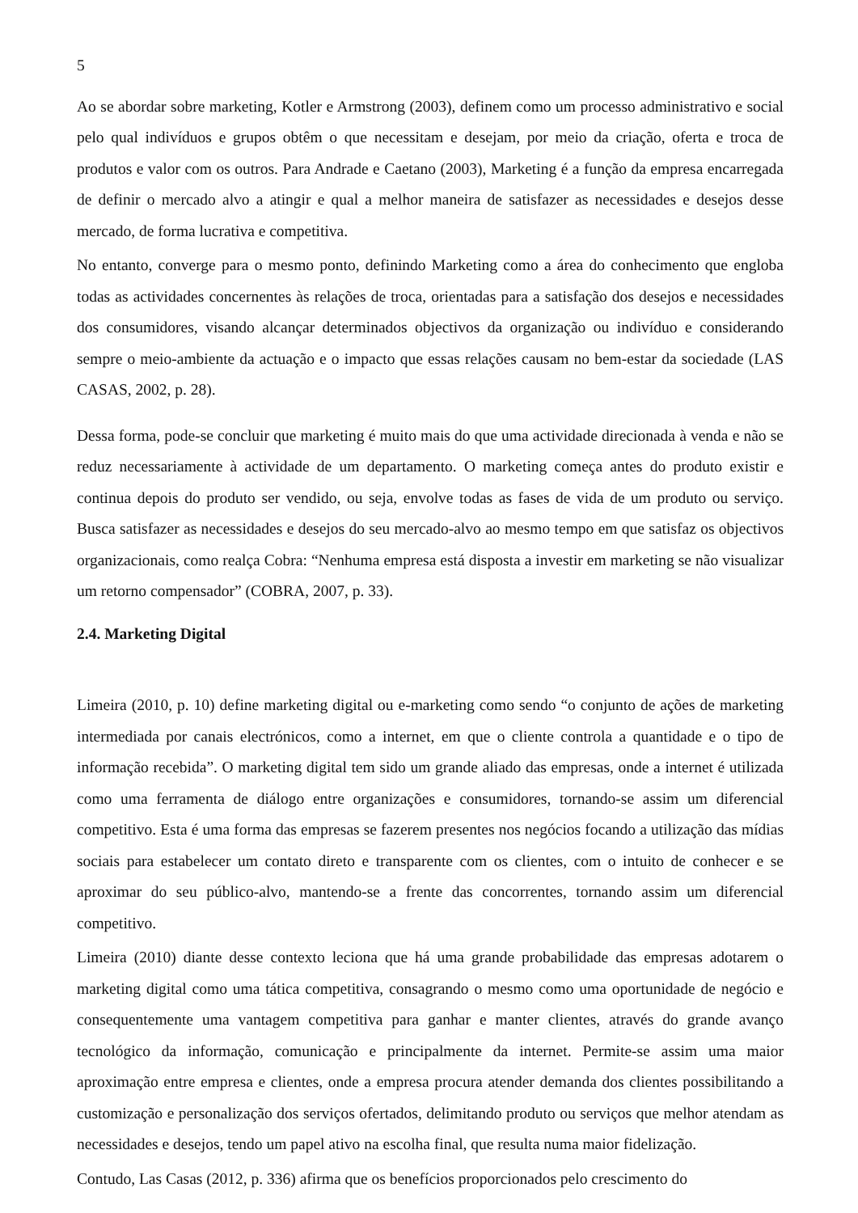5
Ao se abordar sobre marketing, Kotler e Armstrong (2003), definem como um processo administrativo e social pelo qual indivíduos e grupos obtêm o que necessitam e desejam, por meio da criação, oferta e troca de produtos e valor com os outros. Para Andrade e Caetano (2003), Marketing é a função da empresa encarregada de definir o mercado alvo a atingir e qual a melhor maneira de satisfazer as necessidades e desejos desse mercado, de forma lucrativa e competitiva.
No entanto, converge para o mesmo ponto, definindo Marketing como a área do conhecimento que engloba todas as actividades concernentes às relações de troca, orientadas para a satisfação dos desejos e necessidades dos consumidores, visando alcançar determinados objectivos da organização ou indivíduo e considerando sempre o meio-ambiente da actuação e o impacto que essas relações causam no bem-estar da sociedade (LAS CASAS, 2002, p. 28).
Dessa forma, pode-se concluir que marketing é muito mais do que uma actividade direcionada à venda e não se reduz necessariamente à actividade de um departamento. O marketing começa antes do produto existir e continua depois do produto ser vendido, ou seja, envolve todas as fases de vida de um produto ou serviço. Busca satisfazer as necessidades e desejos do seu mercado-alvo ao mesmo tempo em que satisfaz os objectivos organizacionais, como realça Cobra: “Nenhuma empresa está disposta a investir em marketing se não visualizar um retorno compensador” (COBRA, 2007, p. 33).
2.4. Marketing Digital
Limeira (2010, p. 10) define marketing digital ou e-marketing como sendo “o conjunto de ações de marketing intermediada por canais electrónicos, como a internet, em que o cliente controla a quantidade e o tipo de informação recebida”. O marketing digital tem sido um grande aliado das empresas, onde a internet é utilizada como uma ferramenta de diálogo entre organizações e consumidores, tornando-se assim um diferencial competitivo. Esta é uma forma das empresas se fazerem presentes nos negócios focando a utilização das mídias sociais para estabelecer um contato direto e transparente com os clientes, com o intuito de conhecer e se aproximar do seu público-alvo, mantendo-se a frente das concorrentes, tornando assim um diferencial competitivo.
Limeira (2010) diante desse contexto leciona que há uma grande probabilidade das empresas adotarem o marketing digital como uma tática competitiva, consagrando o mesmo como uma oportunidade de negócio e consequentemente uma vantagem competitiva para ganhar e manter clientes, através do grande avanço tecnológico da informação, comunicação e principalmente da internet. Permite-se assim uma maior aproximação entre empresa e clientes, onde a empresa procura atender demanda dos clientes possibilitando a customização e personalização dos serviços ofertados, delimitando produto ou serviços que melhor atendam as necessidades e desejos, tendo um papel ativo na escolha final, que resulta numa maior fidelização.
Contudo, Las Casas (2012, p. 336) afirma que os benefícios proporcionados pelo crescimento do